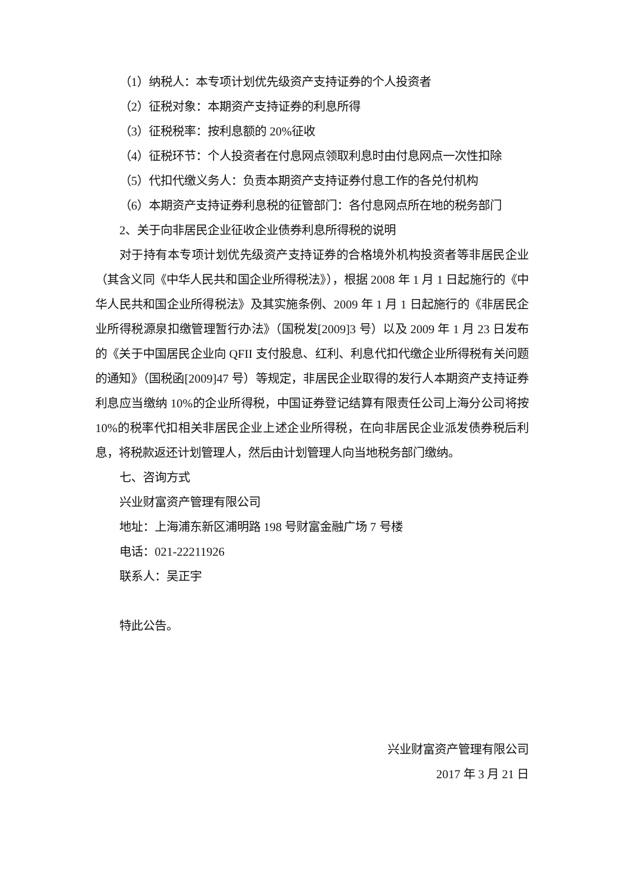（1）纳税人：本专项计划优先级资产支持证券的个人投资者
（2）征税对象：本期资产支持证券的利息所得
（3）征税税率：按利息额的 20%征收
（4）征税环节：个人投资者在付息网点领取利息时由付息网点一次性扣除
（5）代扣代缴义务人：负责本期资产支持证券付息工作的各兑付机构
（6）本期资产支持证券利息税的征管部门：各付息网点所在地的税务部门
2、关于向非居民企业征收企业债券利息所得税的说明
对于持有本专项计划优先级资产支持证券的合格境外机构投资者等非居民企业（其含义同《中华人民共和国企业所得税法》），根据 2008 年 1 月 1 日起施行的《中华人民共和国企业所得税法》及其实施条例、2009 年 1 月 1 日起施行的《非居民企业所得税源泉扣缴管理暂行办法》（国税发[2009]3 号）以及 2009 年 1 月 23 日发布的《关于中国居民企业向 QFII 支付股息、红利、利息代扣代缴企业所得税有关问题的通知》（国税函[2009]47 号）等规定，非居民企业取得的发行人本期资产支持证券利息应当缴纳 10%的企业所得税，中国证券登记结算有限责任公司上海分公司将按 10%的税率代扣相关非居民企业上述企业所得税，在向非居民企业派发债券税后利息，将税款返还计划管理人，然后由计划管理人向当地税务部门缴纳。
七、咨询方式
兴业财富资产管理有限公司
地址：上海浦东新区浦明路 198 号财富金融广场 7 号楼
电话：021-22211926
联系人：吴正宇
特此公告。
兴业财富资产管理有限公司
2017 年 3 月 21 日